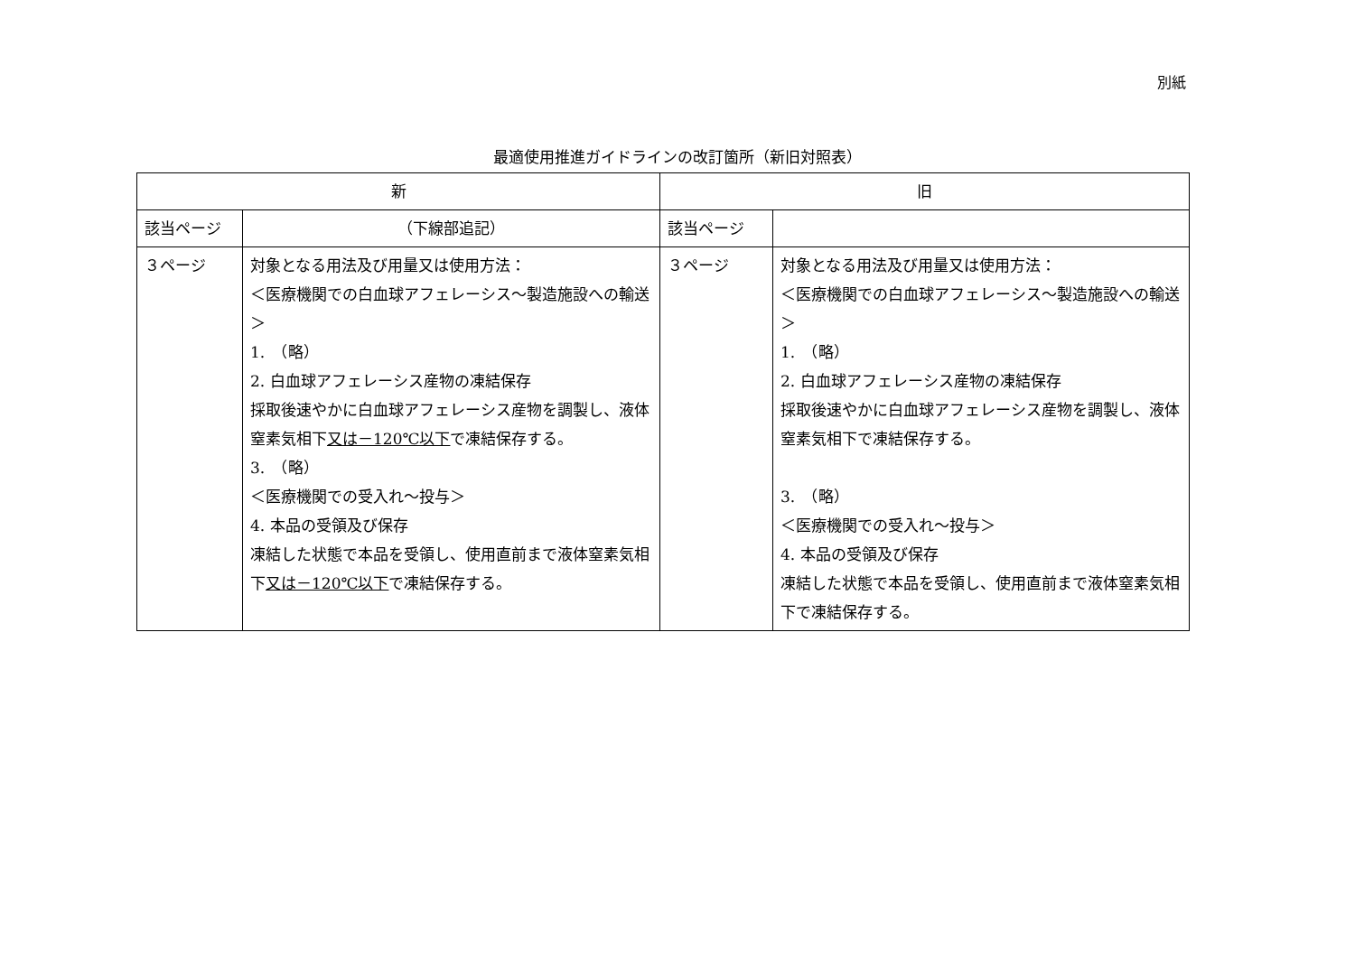別紙
最適使用推進ガイドラインの改訂箇所（新旧対照表）
| 新 | | 旧 | |
| --- | --- | --- | --- |
| 該当ページ | （下線部追記） | 該当ページ | |
| ３ページ | 対象となる用法及び用量又は使用方法： ＜医療機関での白血球アフェレーシス～製造施設への輸送＞ 1. （略） 2. 白血球アフェレーシス産物の凍結保存 採取後速やかに白血球アフェレーシス産物を調製し、液体窒素気相下 又は－120℃以下 で凍結保存する。 3. （略） ＜医療機関での受入れ～投与＞ 4. 本品の受領及び保存 凍結した状態で本品を受領し、使用直前まで液体窒素気相下 又は－120℃以下 で凍結保存する。 | ３ページ | 対象となる用法及び用量又は使用方法： ＜医療機関での白血球アフェレーシス～製造施設への輸送＞ 1. （略） 2. 白血球アフェレーシス産物の凍結保存 採取後速やかに白血球アフェレーシス産物を調製し、液体窒素気相下で凍結保存する。 3. （略） ＜医療機関での受入れ～投与＞ 4. 本品の受領及び保存 凍結した状態で本品を受領し、使用直前まで液体窒素気相下で凍結保存する。 |